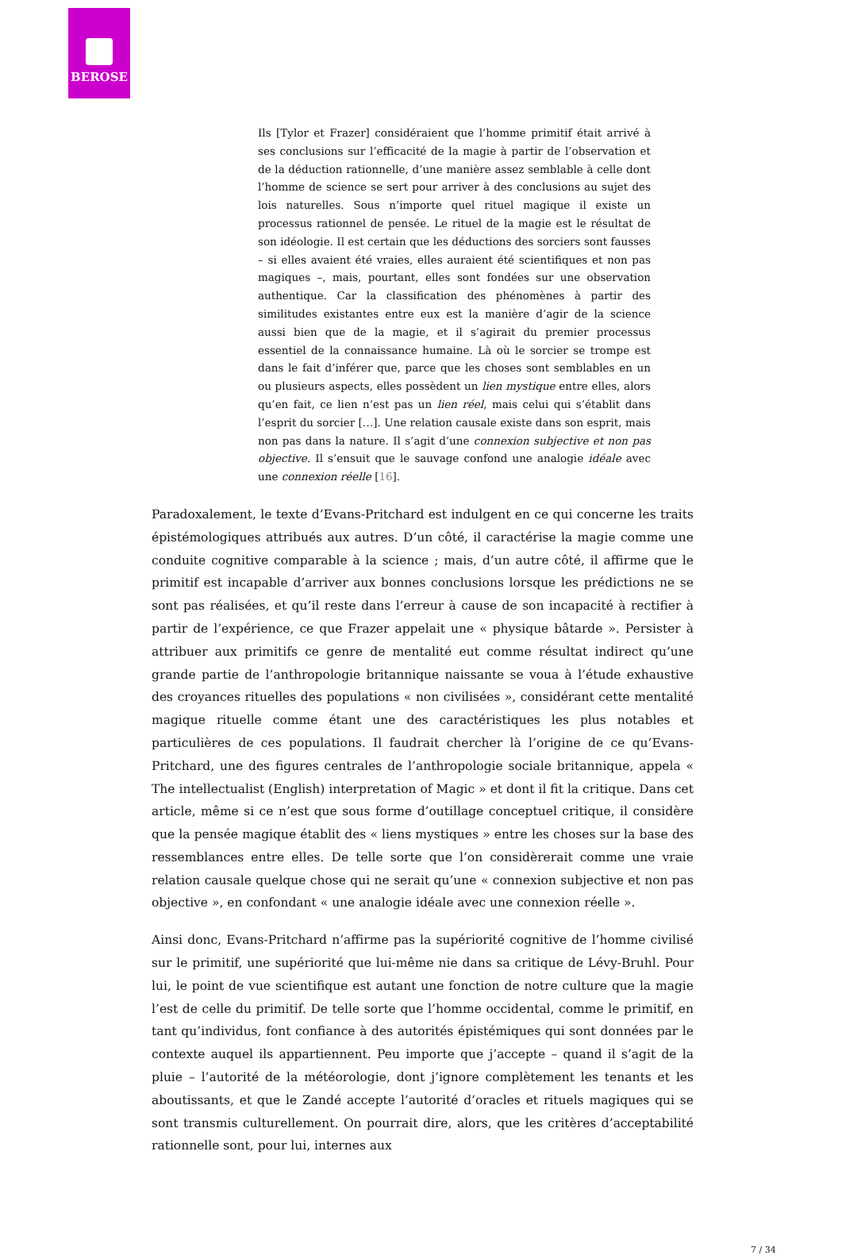BEROSE
Ils [Tylor et Frazer] considéraient que l’homme primitif était arrivé à ses conclusions sur l’efficacité de la magie à partir de l’observation et de la déduction rationnelle, d’une manière assez semblable à celle dont l’homme de science se sert pour arriver à des conclusions au sujet des lois naturelles. Sous n’importe quel rituel magique il existe un processus rationnel de pensée. Le rituel de la magie est le résultat de son idéologie. Il est certain que les déductions des sorciers sont fausses – si elles avaient été vraies, elles auraient été scientifiques et non pas magiques –, mais, pourtant, elles sont fondées sur une observation authentique. Car la classification des phénomènes à partir des similitudes existantes entre eux est la manière d’agir de la science aussi bien que de la magie, et il s’agirait du premier processus essentiel de la connaissance humaine. Là où le sorcier se trompe est dans le fait d’inférer que, parce que les choses sont semblables en un ou plusieurs aspects, elles possèdent un lien mystique entre elles, alors qu’en fait, ce lien n’est pas un lien réel, mais celui qui s’établit dans l’esprit du sorcier […]. Une relation causale existe dans son esprit, mais non pas dans la nature. Il s’agit d’une connexion subjective et non pas objective. Il s’ensuit que le sauvage confond une analogie idéale avec une connexion réelle [16].
Paradoxalement, le texte d’Evans-Pritchard est indulgent en ce qui concerne les traits épistémologiques attribués aux autres. D’un côté, il caractérise la magie comme une conduite cognitive comparable à la science ; mais, d’un autre côté, il affirme que le primitif est incapable d’arriver aux bonnes conclusions lorsque les prédictions ne se sont pas réalisées, et qu’il reste dans l’erreur à cause de son incapacité à rectifier à partir de l’expérience, ce que Frazer appelait une « physique bâtarde ». Persister à attribuer aux primitifs ce genre de mentalité eut comme résultat indirect qu’une grande partie de l’anthropologie britannique naissante se voua à l’étude exhaustive des croyances rituelles des populations « non civilisées », considérant cette mentalité magique rituelle comme étant une des caractéristiques les plus notables et particulières de ces populations. Il faudrait chercher là l’origine de ce qu’Evans-Pritchard, une des figures centrales de l’anthropologie sociale britannique, appela « The intellectualist (English) interpretation of Magic » et dont il fit la critique. Dans cet article, même si ce n’est que sous forme d’outillage conceptuel critique, il considère que la pensée magique établit des « liens mystiques » entre les choses sur la base des ressemblances entre elles. De telle sorte que l’on considèrerait comme une vraie relation causale quelque chose qui ne serait qu’une « connexion subjective et non pas objective », en confondant « une analogie idéale avec une connexion réelle ».
Ainsi donc, Evans-Pritchard n’affirme pas la supériorité cognitive de l’homme civilisé sur le primitif, une supériorité que lui-même nie dans sa critique de Lévy-Bruhl. Pour lui, le point de vue scientifique est autant une fonction de notre culture que la magie l’est de celle du primitif. De telle sorte que l’homme occidental, comme le primitif, en tant qu’individus, font confiance à des autorités épistémiques qui sont données par le contexte auquel ils appartiennent. Peu importe que j’accepte – quand il s’agit de la pluie – l’autorité de la météorologie, dont j’ignore complètement les tenants et les aboutissants, et que le Zandé accepte l’autorité d’oracles et rituels magiques qui se sont transmis culturellement. On pourrait dire, alors, que les critères d’acceptabilité rationnelle sont, pour lui, internes aux
7 / 34